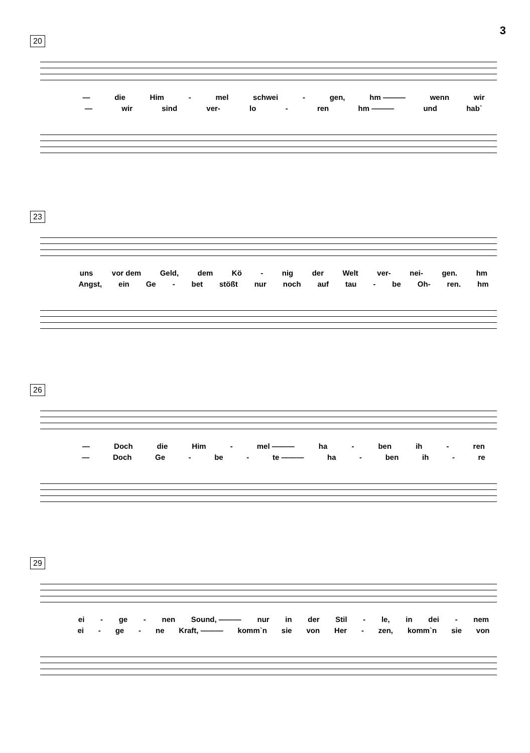3
20
— die Him - mel schwei - gen, hm ——— wenn wir
— wir sind ver- lo - ren hm ——— und hab`
23
uns vor dem Geld, dem Kö - nig der Welt ver- nei- gen. hm
Angst, ein Ge - bet stößt nur noch auf tau - be Oh- ren. hm
26
— Doch die Him - mel ——— ha - ben ih - ren
— Doch Ge - be - te ——— ha - ben ih - re
29
ei - ge - nen Sound, ——— nur in der Stil - le, in dei - nem
ei - ge - ne Kraft, ——— komm`n sie von Her - zen, komm`n sie von